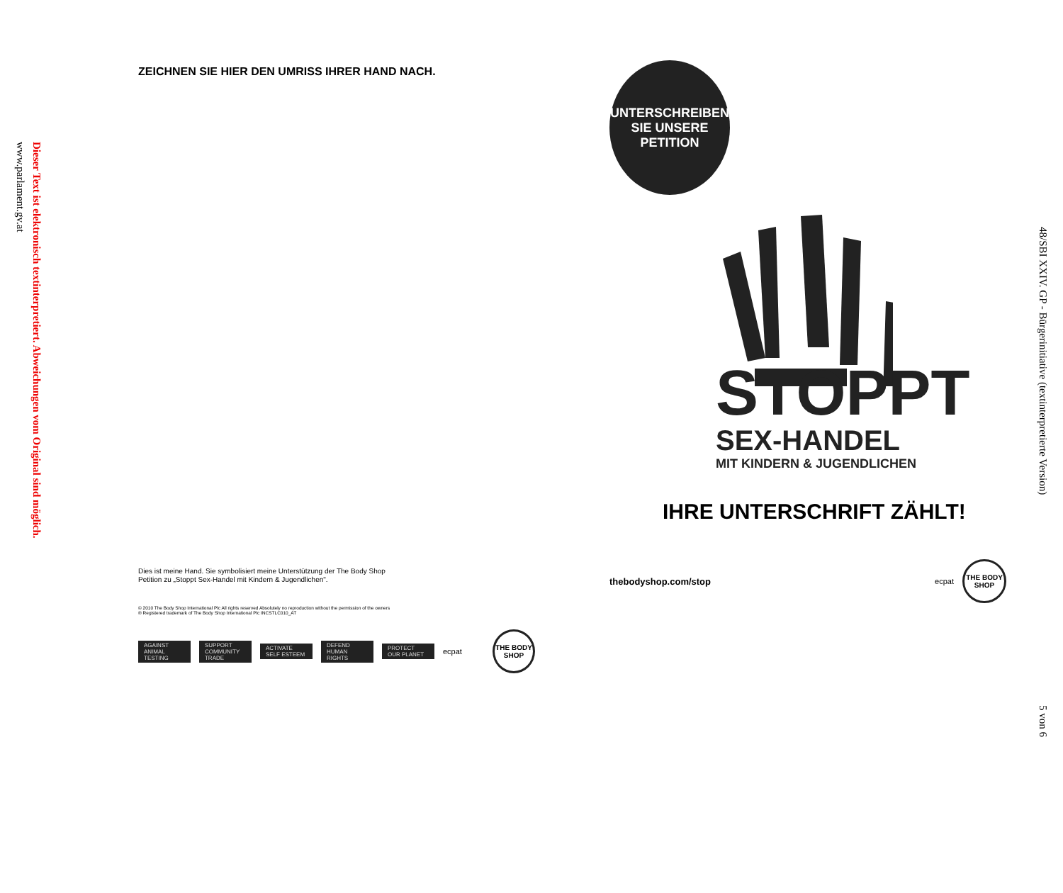Dieser Text ist elektronisch textinterpretiert. Abweichungen vom Original sind möglich.
www.parlament.gv.at
ZEICHNEN SIE HIER DEN UMRISS IHRER HAND NACH.
Dies ist meine Hand. Sie symbolisiert meine Unterstützung der The Body Shop
Petition zu „Stoppt Sex-Handel mit Kindern & Jugendlichen".
© 2010 The Body Shop International Plc All rights reserved Absolutely no reproduction without the permission of the owners
® Registered trademark of The Body Shop International Plc INCSTLC010_AT
AGAINST ANIMAL TESTING
SUPPORT COMMUNITY TRADE
ACTIVATE SELF ESTEEM
DEFEND HUMAN RIGHTS
PROTECT OUR PLANET
ecpat
THE BODY SHOP
UNTERSCHREIBEN
SIE UNSERE
PETITION
STOPPT
SEX-HANDEL
MIT KINDERN & JUGENDLICHEN
IHRE UNTERSCHRIFT ZÄHLT!
thebodyshop.com/stop ecpat THE BODY SHOP
48/SBI XXIV. GP - Bürgerinitiative (textinterpretierte Version)
5 von 6